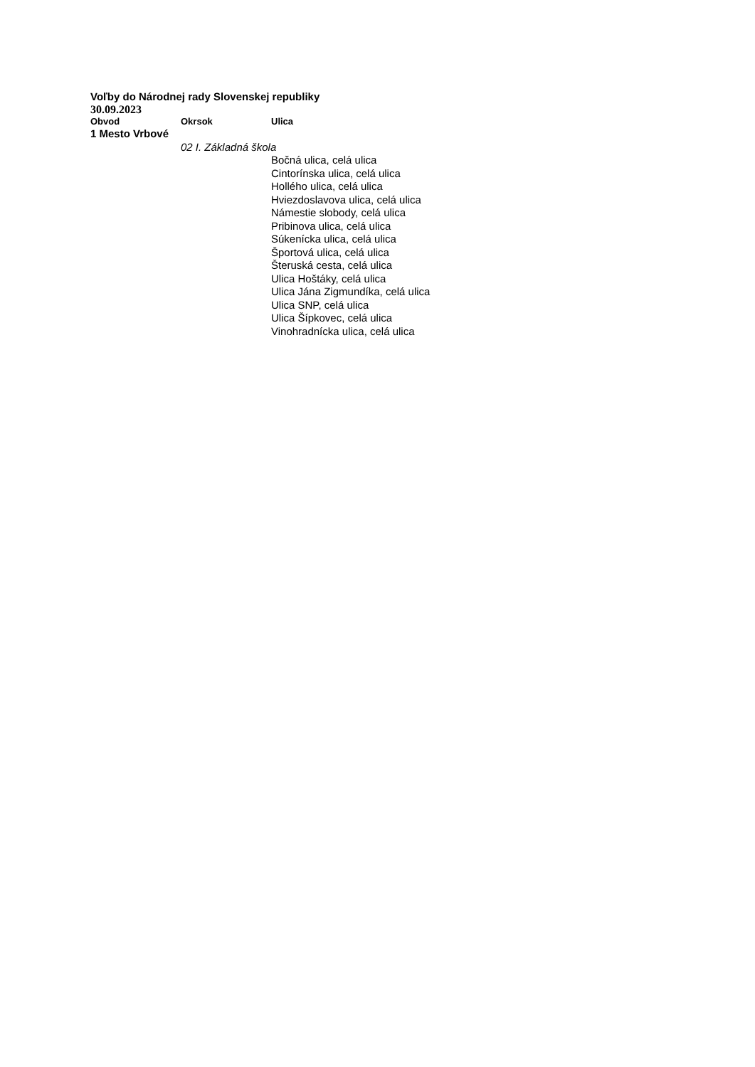Voľby do Národnej rady Slovenskej republiky
30.09.2023
| Obvod | Okrsok | Ulica |
| --- | --- | --- |
| 1 Mesto Vrbové | | |
| | 02 I. Základná škola | |
| | | Bočná ulica, celá ulica |
| | | Cintorínska ulica, celá ulica |
| | | Hollého ulica, celá ulica |
| | | Hviezdoslavova ulica, celá ulica |
| | | Námestie slobody, celá ulica |
| | | Pribinova ulica, celá ulica |
| | | Súkenícka ulica, celá ulica |
| | | Športová ulica, celá ulica |
| | | Šteruská cesta, celá ulica |
| | | Ulica Hoštáky, celá ulica |
| | | Ulica Jána Zigmundíka, celá ulica |
| | | Ulica SNP, celá ulica |
| | | Ulica Šípkovec, celá ulica |
| | | Vinohradnícka ulica, celá ulica |